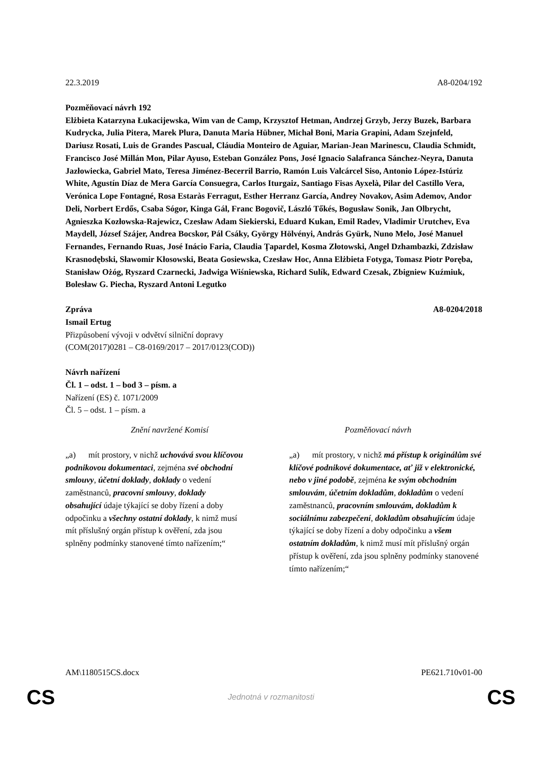22.3.2019 A8-0204/192
Pozměňovací návrh 192
Elżbieta Katarzyna Łukacijewska, Wim van de Camp, Krzysztof Hetman, Andrzej Grzyb, Jerzy Buzek, Barbara Kudrycka, Julia Pitera, Marek Plura, Danuta Maria Hübner, Michał Boni, Maria Grapini, Adam Szejnfeld, Dariusz Rosati, Luis de Grandes Pascual, Cláudia Monteiro de Aguiar, Marian-Jean Marinescu, Claudia Schmidt, Francisco José Millán Mon, Pilar Ayuso, Esteban González Pons, José Ignacio Salafranca Sánchez-Neyra, Danuta Jazłowiecka, Gabriel Mato, Teresa Jiménez-Becerril Barrio, Ramón Luis Valcárcel Siso, Antonio López-Istúriz White, Agustín Díaz de Mera García Consuegra, Carlos Iturgaiz, Santiago Fisas Ayxelà, Pilar del Castillo Vera, Verónica Lope Fontagné, Rosa Estaràs Ferragut, Esther Herranz García, Andrey Novakov, Asim Ademov, Andor Deli, Norbert Erdős, Csaba Sógor, Kinga Gál, Franc Bogovič, László Tőkés, Bogusław Sonik, Jan Olbrycht, Agnieszka Kozłowska-Rajewicz, Czesław Adam Siekierski, Eduard Kukan, Emil Radev, Vladimir Urutchev, Eva Maydell, József Szájer, Andrea Bocskor, Pál Csáky, György Hölvényi, András Gyürk, Nuno Melo, José Manuel Fernandes, Fernando Ruas, José Inácio Faria, Claudia Ţapardel, Kosma Złotowski, Angel Dzhambazki, Zdzisław Krasnodębski, Sławomir Kłosowski, Beata Gosiewska, Czesław Hoc, Anna Elżbieta Fotyga, Tomasz Piotr Poręba, Stanisław Ożóg, Ryszard Czarnecki, Jadwiga Wiśniewska, Richard Sulík, Edward Czesak, Zbigniew Kuźmiuk, Bolesław G. Piecha, Ryszard Antoni Legutko
Zpráva A8-0204/2018
Ismail Ertug
Přizpůsobení vývoji v odvětví silniční dopravy
(COM(2017)0281 – C8-0169/2017 – 2017/0123(COD))
Návrh nařízení
Čl. 1 – odst. 1 – bod 3 – písm. a
Nařízení (ES) č. 1071/2009
Čl. 5 – odst. 1 – písm. a
| Znění navržené Komisí | Pozměňovací návrh |
| --- | --- |
| „a) mít prostory, v nichž uchovává svou klíčovou podnikovou dokumentaci , zejména své obchodní smlouvy , účetní doklady , doklady o vedení zaměstnanců, pracovní smlouvy , doklady obsahující údaje týkající se doby řízení a doby odpočinku a všechny ostatní doklady , k nimž musí mít příslušný orgán přístup k ověření, zda jsou splněny podmínky stanovené tímto nařízením;“ | „a) mít prostory, v nichž má přístup k originálům své klíčové podnikové dokumentace, ať již v elektronické, nebo v jiné podobě , zejména ke svým obchodním smlouvám , účetním dokladům , dokladům o vedení zaměstnanců, pracovním smlouvám, dokladům k sociálnímu zabezpečení , dokladům obsahujícím údaje týkající se doby řízení a doby odpočinku a všem ostatním dokladům , k nimž musí mít příslušný orgán přístup k ověření, zda jsou splněny podmínky stanovené tímto nařízením;“ |
AM\1180515CS.docx PE621.710v01-00
CS Jednotná v rozmanitosti CS